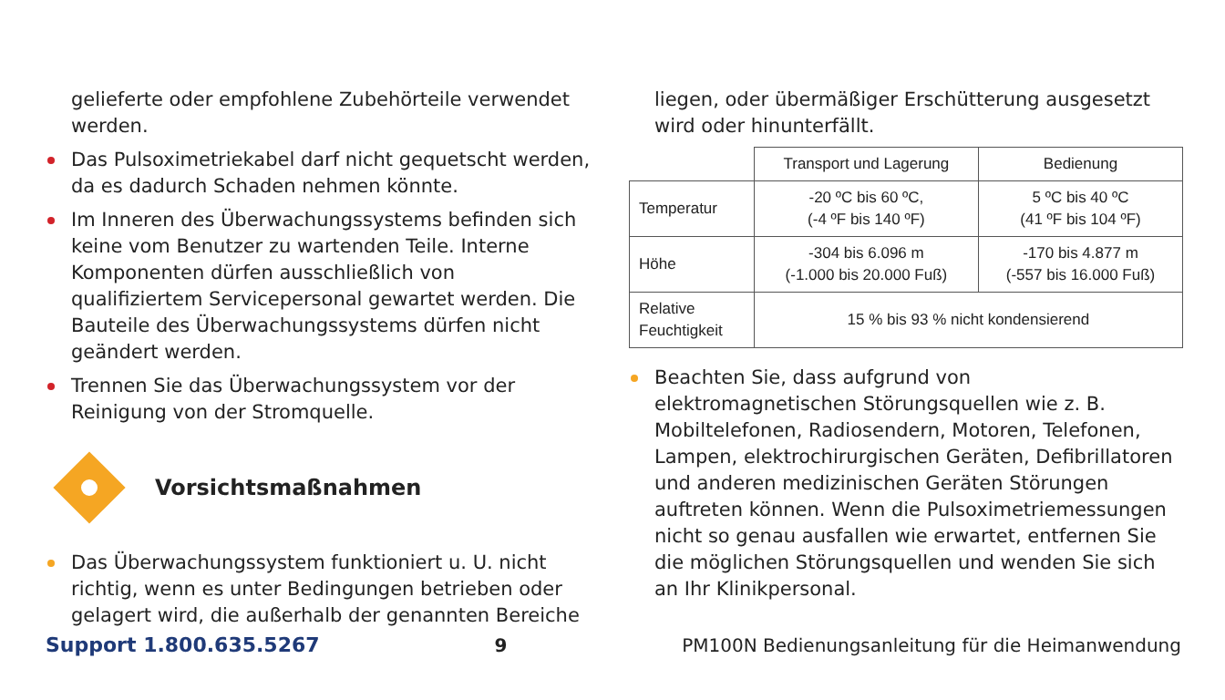gelieferte oder empfohlene Zubehörteile verwendet werden.
Das Pulsoximetriekabel darf nicht gequetscht werden, da es dadurch Schaden nehmen könnte.
Im Inneren des Überwachungssystems befinden sich keine vom Benutzer zu wartenden Teile. Interne Komponenten dürfen ausschließlich von qualifiziertem Servicepersonal gewartet werden. Die Bauteile des Überwachungssystems dürfen nicht geändert werden.
Trennen Sie das Überwachungssystem vor der Reinigung von der Stromquelle.
Vorsichtsmaßnahmen
Das Überwachungssystem funktioniert u. U. nicht richtig, wenn es unter Bedingungen betrieben oder gelagert wird, die außerhalb der genannten Bereiche
liegen, oder übermäßiger Erschütterung ausgesetzt wird oder hinunterfällt.
| | Transport und Lagerung | Bedienung |
| --- | --- | --- |
| Temperatur | -20 ºC bis 60 ºC, (-4 ºF bis 140 ºF) | 5 ºC bis 40 ºC (41 ºF bis 104 ºF) |
| Höhe | -304 bis 6.096 m (-1.000 bis 20.000 Fuß) | -170 bis 4.877 m (-557 bis 16.000 Fuß) |
| Relative Feuchtigkeit | 15 % bis 93 % nicht kondensierend | |
Beachten Sie, dass aufgrund von elektromagnetischen Störungsquellen wie z. B. Mobiltelefonen, Radiosendern, Motoren, Telefonen, Lampen, elektrochirurgischen Geräten, Defibrillatoren und anderen medizinischen Geräten Störungen auftreten können. Wenn die Pulsoximetriemessungen nicht so genau ausfallen wie erwartet, entfernen Sie die möglichen Störungsquellen und wenden Sie sich an Ihr Klinikpersonal.
Support 1.800.635.5267 9 PM100N Bedienungsanleitung für die Heimanwendung